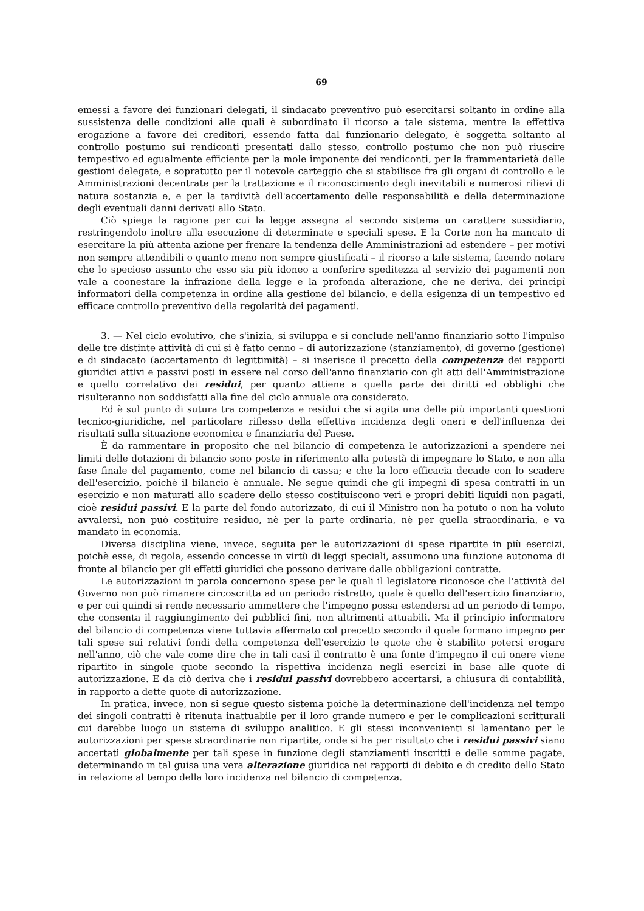69
emessi a favore dei funzionari delegati, il sindacato preventivo può esercitarsi soltanto in ordine alla sussistenza delle condizioni alle quali è subordinato il ricorso a tale sistema, mentre la effettiva erogazione a favore dei creditori, essendo fatta dal funzionario delegato, è soggetta soltanto al controllo postumo sui rendiconti presentati dallo stesso, controllo postumo che non può riuscire tempestivo ed egualmente efficiente per la mole imponente dei rendiconti, per la frammentarietà delle gestioni delegate, e sopratutto per il notevole carteggio che si stabilisce fra gli organi di controllo e le Amministrazioni decentrate per la trattazione e il riconoscimento degli inevitabili e numerosi rilievi di natura sostanzia e, e per la tardività dell'accertamento delle responsabilità e della determinazione degli eventuali danni derivati allo Stato.
Ciò spiega la ragione per cui la legge assegna al secondo sistema un carattere sussidiario, restringendolo inoltre alla esecuzione di determinate e speciali spese. E la Corte non ha mancato di esercitare la più attenta azione per frenare la tendenza delle Amministrazioni ad estendere – per motivi non sempre attendibili o quanto meno non sempre giustificati – il ricorso a tale sistema, facendo notare che lo specioso assunto che esso sia più idoneo a conferire speditezza al servizio dei pagamenti non vale a coonestare la infrazione della legge e la profonda alterazione, che ne deriva, dei principî informatori della competenza in ordine alla gestione del bilancio, e della esigenza di un tempestivo ed efficace controllo preventivo della regolarità dei pagamenti.
3. — Nel ciclo evolutivo, che s'inizia, si sviluppa e si conclude nell'anno finanziario sotto l'impulso delle tre distinte attività di cui si è fatto cenno – di autorizzazione (stanziamento), di governo (gestione) e di sindacato (accertamento di legittimità) – si inserisce il precetto della competenza dei rapporti giuridici attivi e passivi posti in essere nel corso dell'anno finanziario con gli atti dell'Amministrazione e quello correlativo dei residui, per quanto attiene a quella parte dei diritti ed obblighi che risulteranno non soddisfatti alla fine del ciclo annuale ora considerato.
Ed è sul punto di sutura tra competenza e residui che si agita una delle più importanti questioni tecnico-giuridiche, nel particolare riflesso della effettiva incidenza degli oneri e dell'influenza dei risultati sulla situazione economica e finanziaria del Paese.
È da rammentare in proposito che nel bilancio di competenza le autorizzazioni a spendere nei limiti delle dotazioni di bilancio sono poste in riferimento alla potestà di impegnare lo Stato, e non alla fase finale del pagamento, come nel bilancio di cassa; e che la loro efficacia decade con lo scadere dell'esercizio, poichè il bilancio è annuale. Ne segue quindi che gli impegni di spesa contratti in un esercizio e non maturati allo scadere dello stesso costituiscono veri e propri debiti liquidi non pagati, cioè residui passivi. E la parte del fondo autorizzato, di cui il Ministro non ha potuto o non ha voluto avvalersi, non può costituire residuo, nè per la parte ordinaria, nè per quella straordinaria, e va mandato in economia.
Diversa disciplina viene, invece, seguita per le autorizzazioni di spese ripartite in più esercizi, poichè esse, di regola, essendo concesse in virtù di leggi speciali, assumono una funzione autonoma di fronte al bilancio per gli effetti giuridici che possono derivare dalle obbligazioni contratte.
Le autorizzazioni in parola concernono spese per le quali il legislatore riconosce che l'attività del Governo non può rimanere circoscritta ad un periodo ristretto, quale è quello dell'esercizio finanziario, e per cui quindi si rende necessario ammettere che l'impegno possa estendersi ad un periodo di tempo, che consenta il raggiungimento dei pubblici fini, non altrimenti attuabili. Ma il principio informatore del bilancio di competenza viene tuttavia affermato col precetto secondo il quale formano impegno per tali spese sui relativi fondi della competenza dell'esercizio le quote che è stabilito potersi erogare nell'anno, ciò che vale come dire che in tali casi il contratto è una fonte d'impegno il cui onere viene ripartito in singole quote secondo la rispettiva incidenza negli esercizi in base alle quote di autorizzazione. E da ciò deriva che i residui passivi dovrebbero accertarsi, a chiusura di contabilità, in rapporto a dette quote di autorizzazione.
In pratica, invece, non si segue questo sistema poichè la determinazione dell'incidenza nel tempo dei singoli contratti è ritenuta inattuabile per il loro grande numero e per le complicazioni scritturali cui darebbe luogo un sistema di sviluppo analitico. E gli stessi inconvenienti si lamentano per le autorizzazioni per spese straordinarie non ripartite, onde si ha per risultato che i residui passivi siano accertati globalmente per tali spese in funzione degli stanziamenti inscritti e delle somme pagate, determinando in tal guisa una vera alterazione giuridica nei rapporti di debito e di credito dello Stato in relazione al tempo della loro incidenza nel bilancio di competenza.